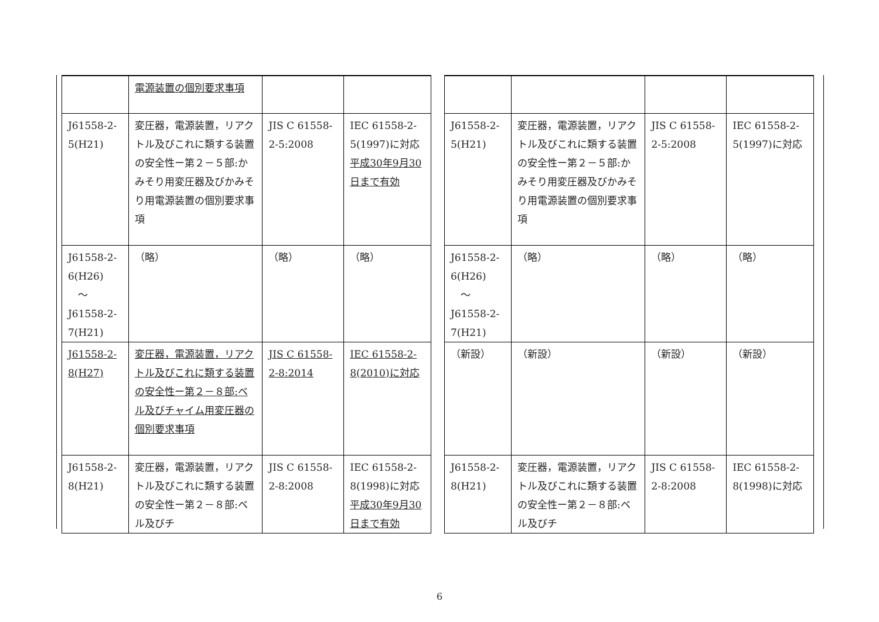| | 電源装置の個別要求事項 | | |
| J61558-2-5(H21) | 変圧器，電源装置，リアクトル及びこれに類する装置の安全性ー第２－５部:かみそり用変圧器及びかみそり用電源装置の個別要求事項 | JIS C 61558-2-5:2008 | IEC 61558-2-5(1997)に対応 平成30年9月30日まで有効 |
| J61558-2-6(H26) ～ J61558-2-7(H21) | （略） | （略） | （略） |
| J61558-2-8(H27) | 変圧器，電源装置，リアクトル及びこれに類する装置の安全性ー第２－８部:ベル及びチャイム用変圧器の個別要求事項 | JIS C 61558-2-8:2014 | IEC 61558-2-8(2010)に対応 |
| J61558-2-8(H21) | 変圧器，電源装置，リアクトル及びこれに類する装置の安全性ー第２－８部:ベル及びチ | JIS C 61558-2-8:2008 | IEC 61558-2-8(1998)に対応 平成30年9月30日まで有効 |
| J61558-2-5(H21) | 変圧器，電源装置，リアクトル及びこれに類する装置の安全性ー第２－５部:かみそり用変圧器及びかみそり用電源装置の個別要求事項 | JIS C 61558-2-5:2008 | IEC 61558-2-5(1997)に対応 |
| J61558-2-6(H26) ～ J61558-2-7(H21) | （略） | （略） | （略） |
| （新設） | （新設） | （新設） | （新設） |
| J61558-2-8(H21) | 変圧器，電源装置，リアクトル及びこれに類する装置の安全性ー第２－８部:ベル及びチ | JIS C 61558-2-8:2008 | IEC 61558-2-8(1998)に対応 |
6